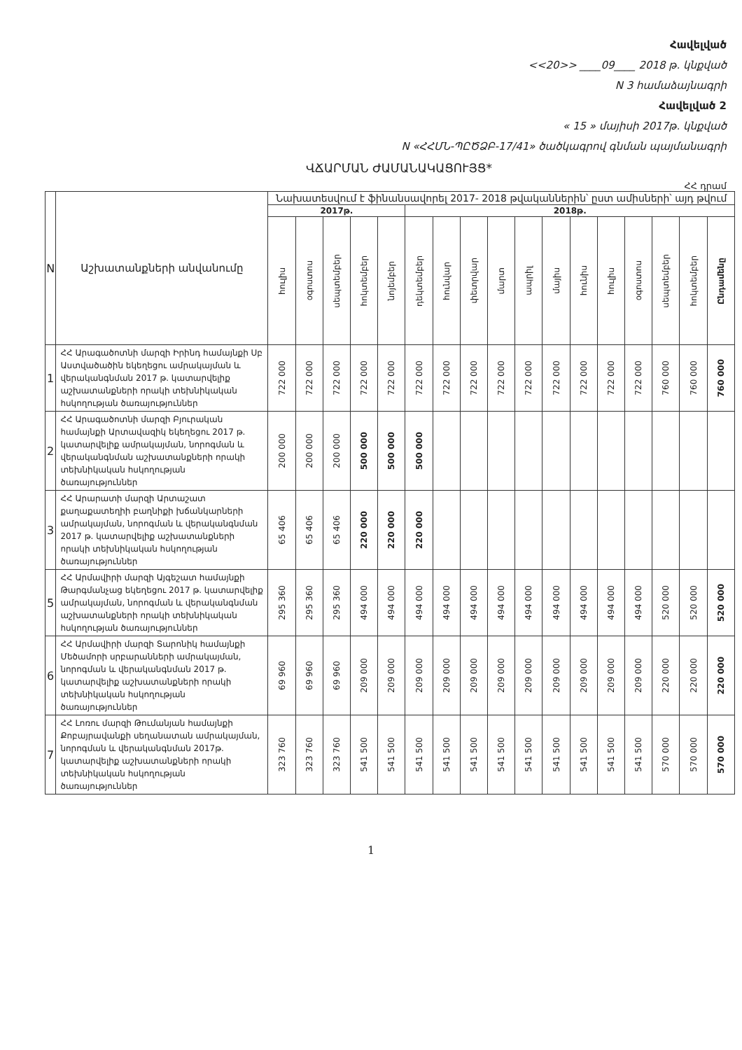Հավելված
<<20>> ____09____ 2018 թ. կնքված
N 3 համաձայնագրի
Հավելված 2
« 15 » մայիսի 2017թ. կնքված
N «ՀՀՄՆ-ՊԸԾՁԲ-17/41» ծածկագրով գնման պայմանագրի
ՎՃԱՐՄԱՆ ԺԱՄԱՆԱԿԱՑՈՒՅՑ*
ՀՀ դրամ
| N | Աշխատանքների անվանումը | Նախատեսվում է ֆինանսավորել 2017- 2018 թվականներին՝ ըստ ամիսների՝ այդ թվում | | | | | | | | | | | | | | | | |
| --- | --- | --- | --- | --- | --- | --- | --- | --- | --- | --- | --- | --- | --- | --- | --- | --- | --- | --- |
| | | 2017թ. | | | | | 2018թ. | | | | | | | | | | | |
| | | հուլիս | օգոստոս | սեպտեմբեր | հոկտեմբեր | նոյեմբեր | դեկտեմբեր | հունվար | փետրվար | մարտ | ապրիլ | մայիս | հունիս | հուլիս | օգոստոս | սեպտեմբեր | հոկտեմբեր | Ընդամենը |
| 1 | ՀՀ Արագածոտնի մարզի Իրինդ համայնքի Սբ Աստվածածին եկեղեցու ամրակայման և վերականգնման 2017 թ. կատարվելիք աշխատանքների որակի տեխնիկական հսկողության ծառայություններ | 722 000 | 722 000 | 722 000 | 722 000 | 722 000 | 722 000 | 722 000 | 722 000 | 722 000 | 722 000 | 722 000 | 722 000 | 722 000 | 722 000 | 760 000 | 760 000 | 760 000 |
| 2 | ՀՀ Արագածոտնի մարզի Բյուրական համայնքի Արտավազիկ եկեղեցու 2017 թ. կատարվելիք ամրակայման, նորոգման և վերականգնման աշխատանքների որակի տեխնիկական հսկողության ծառայություններ | 200 000 | 200 000 | 200 000 | 500 000 | 500 000 | 500 000 | | | | | | | | | | | |
| 3 | ՀՀ Արարատի մարզի Արտաշատ քաղաքատեղիի բաղնիքի խճանկարների ամրակայման, նորոգման և վերականգնման 2017 թ. կատարվելիք աշխատանքների որակի տեխնիկական հսկողության ծառայություններ | 65 406 | 65 406 | 65 406 | 220 000 | 220 000 | 220 000 | | | | | | | | | | | |
| 5 | ՀՀ Արմավիրի մարզի Այգեշատ համայնքի Թարգմանչաց եկեղեցու 2017 թ. կատարվելիք ամրակայման, նորոգման և վերականգնման աշխատանքների որակի տեխնիկական հսկողության ծառայություններ | 295 360 | 295 360 | 295 360 | 494 000 | 494 000 | 494 000 | 494 000 | 494 000 | 494 000 | 494 000 | 494 000 | 494 000 | 494 000 | 494 000 | 520 000 | 520 000 | 520 000 |
| 6 | ՀՀ Արմավիրի մարզի Տարոնիկ համայնքի Մեծամորի սրբարանների ամրակայման, նորոգման և վերականգնման 2017 թ. կատարվելիք աշխատանքների որակի տեխնիկական հսկողության ծառայություններ | 69 960 | 69 960 | 69 960 | 209 000 | 209 000 | 209 000 | 209 000 | 209 000 | 209 000 | 209 000 | 209 000 | 209 000 | 209 000 | 209 000 | 220 000 | 220 000 | 220 000 |
| 7 | ՀՀ Լոռու մարզի Թումանյան համայնքի Քոբայրավանքի սեղանատան ամրակայման, նորոգման և վերականգնման 2017թ. կատարվելիք աշխատանքների որակի տեխնիկական հսկողության ծառայություններ | 323 760 | 323 760 | 323 760 | 541 500 | 541 500 | 541 500 | 541 500 | 541 500 | 541 500 | 541 500 | 541 500 | 541 500 | 541 500 | 541 500 | 570 000 | 570 000 | 570 000 |
1